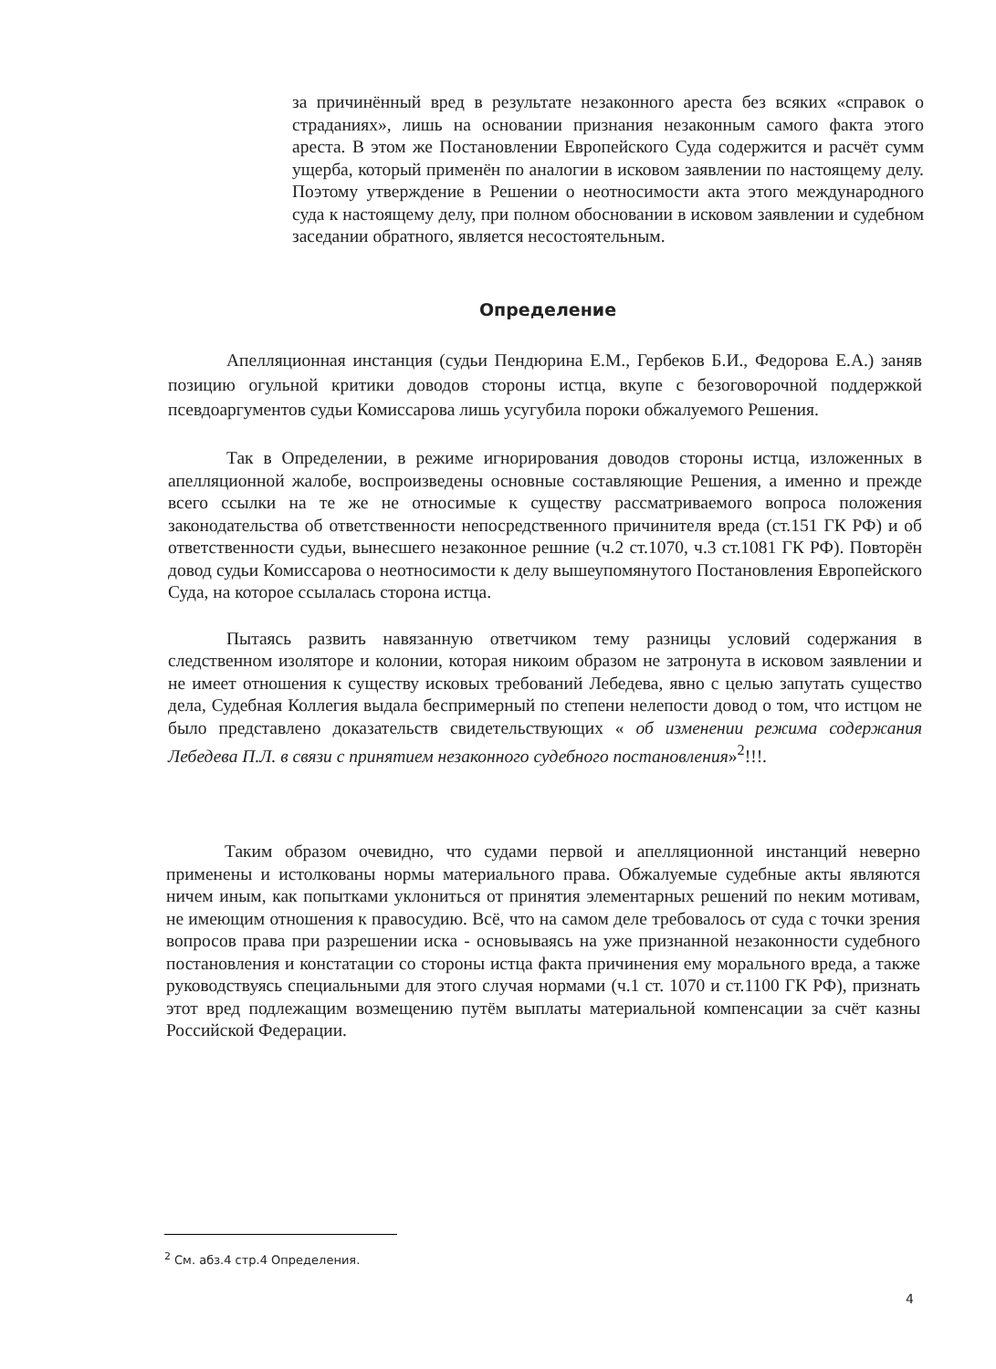за причинённый вред в результате незаконного ареста без всяких «справок о страданиях», лишь на основании признания незаконным самого факта этого ареста. В этом же Постановлении Европейского Суда содержится и расчёт сумм ущерба, который применён по аналогии в исковом заявлении по настоящему делу. Поэтому утверждение в Решении о неотносимости акта этого международного суда к настоящему делу, при полном обосновании в исковом заявлении и судебном заседании обратного, является несостоятельным.
Определение
Апелляционная инстанция (судьи Пендюрина Е.М., Гербеков Б.И., Федорова Е.А.) заняв позицию огульной критики доводов стороны истца, вкупе с безоговорочной поддержкой псевдоаргументов судьи Комиссарова лишь усугубила пороки обжалуемого Решения.
Так в Определении, в режиме игнорирования доводов стороны истца, изложенных в апелляционной жалобе, воспроизведены основные составляющие Решения, а именно и прежде всего ссылки на те же не относимые к существу рассматриваемого вопроса положения законодательства об ответственности непосредственного причинителя вреда (ст.151 ГК РФ) и об ответственности судьи, вынесшего незаконное решние (ч.2 ст.1070, ч.3 ст.1081 ГК РФ). Повторён довод судьи Комиссарова о неотносимости к делу вышеупомянутого Постановления Европейского Суда, на которое ссылалась сторона истца.
Пытаясь развить навязанную ответчиком тему разницы условий содержания в следственном изоляторе и колонии, которая никоим образом не затронута в исковом заявлении и не имеет отношения к существу исковых требований Лебедева, явно с целью запутать существо дела, Судебная Коллегия выдала беспримерный по степени нелепости довод о том, что истцом не было представлено доказательств свидетельствующих « об изменении режима содержания Лебедева П.Л. в связи с принятием незаконного судебного постановления»<sup>2</sup>!!!.
Таким образом очевидно, что судами первой и апелляционной инстанций неверно применены и истолкованы нормы материального права. Обжалуемые судебные акты являются ничем иным, как попытками уклониться от принятия элементарных решений по неким мотивам, не имеющим отношения к правосудию. Всё, что на самом деле требовалось от суда с точки зрения вопросов права при разрешении иска - основываясь на уже признанной незаконности судебного постановления и констатации со стороны истца факта причинения ему морального вреда, а также руководствуясь специальными для этого случая нормами (ч.1 ст. 1070 и ст.1100 ГК РФ), признать этот вред подлежащим возмещению путём выплаты материальной компенсации за счёт казны Российской Федерации.
<sup>2</sup> См. абз.4 стр.4 Определения.
4